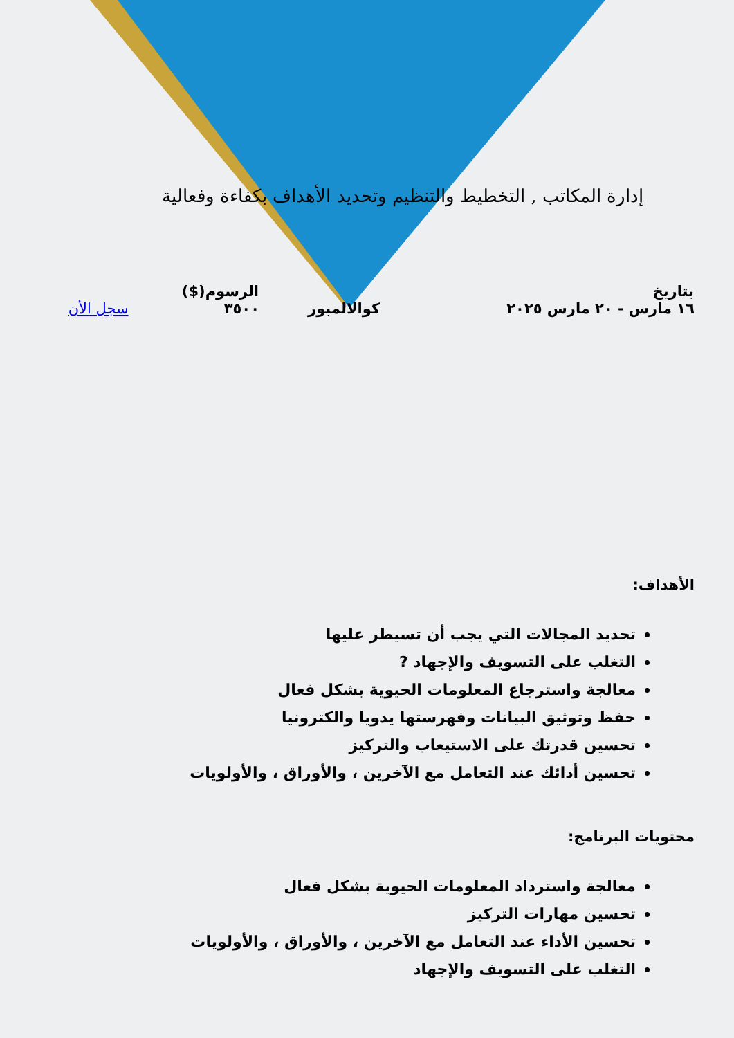إدارة المكاتب , التخطيط والتنظيم وتحديد الأهداف بكفاءة وفعالية
| بتاريخ | | الرسوم($) | |
| --- | --- | --- | --- |
| ١٦ مارس - ٢٠ مارس ٢٠٢٥ | كوالالمبور | ٣٥٠٠ | سجل الأن |
الأهداف:
تحديد المجالات التي يجب أن تسيطر عليها
التغلب على التسويف والإجهاد ?
معالجة واسترجاع المعلومات الحيوية بشكل فعال
حفظ وتوثيق البيانات وفهرستها يدويا والكترونيا
تحسين قدرتك على الاستيعاب والتركيز
تحسين أدائك عند التعامل مع الآخرين ، والأوراق ، والأولويات
محتويات البرنامج:
معالجة واسترداد المعلومات الحيوية بشكل فعال
تحسين مهارات التركيز
تحسين الأداء عند التعامل مع الآخرين ، والأوراق ، والأولويات
التغلب على التسويف والإجهاد